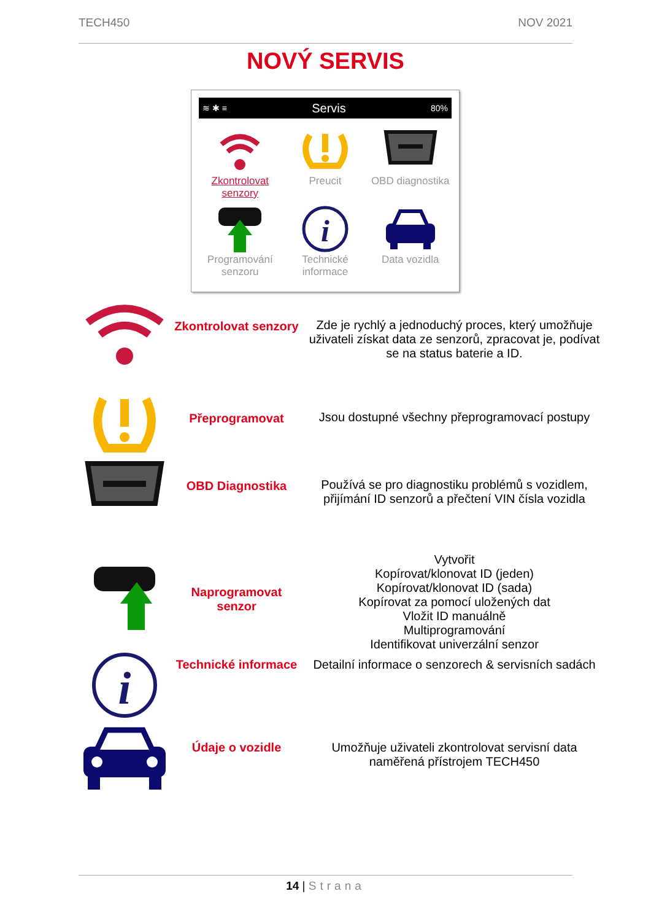TECH450 NOV 2021
NOVÝ SERVIS
≋ ✱ ≡ Servis 80%
Zkontrolovat senzory
Preucit
OBD diagnostika
Programování senzoru
i
Technické informace
Data vozidla
| | Zkontrolovat senzory | Zde je rychlý a jednoduchý proces, který umožňuje uživateli získat data ze senzorů, zpracovat je, podívat se na status baterie a ID. |
| | Přeprogramovat | Jsou dostupné všechny přeprogramovací postupy |
| | OBD Diagnostika | Používá se pro diagnostiku problémů s vozidlem, přijímání ID senzorů a přečtení VIN čísla vozidla |
| | Naprogramovat senzor | Vytvořit Kopírovat/klonovat ID (jeden) Kopírovat/klonovat ID (sada) Kopírovat za pomocí uložených dat Vložit ID manuálně Multiprogramování Identifikovat univerzální senzor |
| i | Technické informace | Detailní informace o senzorech & servisních sadách |
| | Údaje o vozidle | Umožňuje uživateli zkontrolovat servisní data naměřená přístrojem TECH450 |
14 | Strana